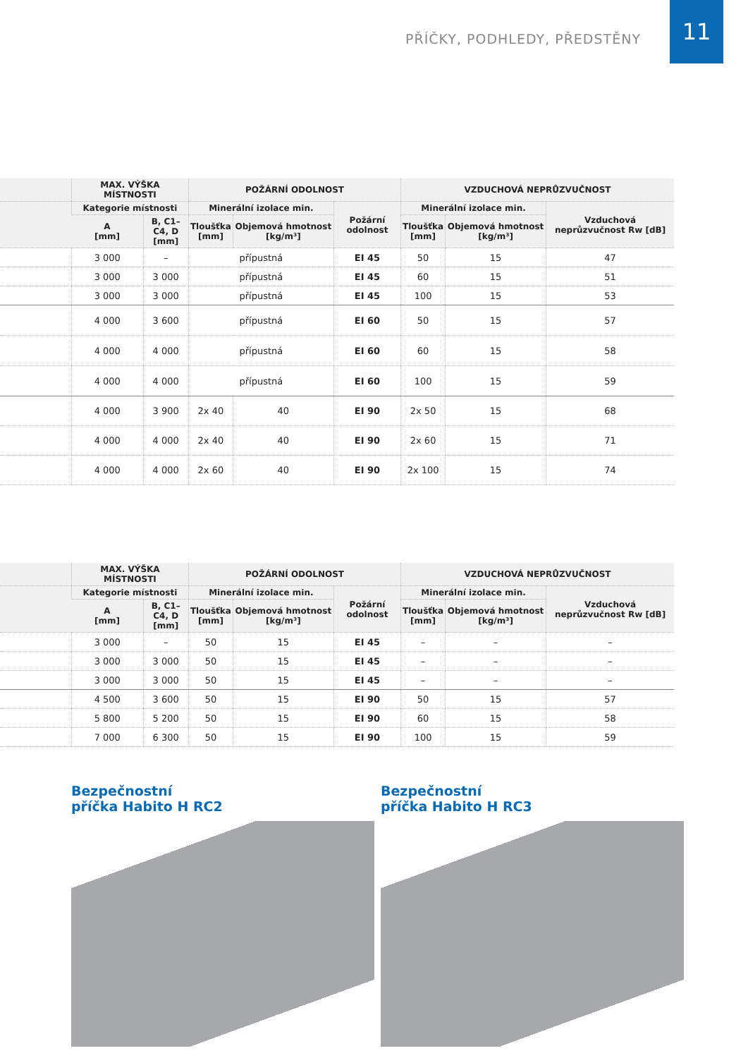PŘÍČKY, PODHLEDY, PŘEDSTĚNY
11
| | MAX. VÝŠKA MÍSTNOSTI | | POŽÁRNÍ ODOLNOST | | | VZDUCHOVÁ NEPRŮZVUČNOST | | |
| --- | --- | --- | --- | --- | --- | --- | --- | --- |
| | Kategorie místnosti | | Minerální izolace min. | | Požární odolnost | Minerální izolace min. | | Vzduchová neprůzvučnost Rw [dB] |
| | A [mm] | B, C1–C4, D [mm] | Tloušťka [mm] | Objemová hmotnost [kg/m³] | | Tloušťka [mm] | Objemová hmotnost [kg/m³] | |
| | 3 000 | – | přípustná | | EI 45 | 50 | 15 | 47 |
| | 3 000 | 3 000 | přípustná | | EI 45 | 60 | 15 | 51 |
| | 3 000 | 3 000 | přípustná | | EI 45 | 100 | 15 | 53 |
| | 4 000 | 3 600 | přípustná | | EI 60 | 50 | 15 | 57 |
| | 4 000 | 4 000 | přípustná | | EI 60 | 60 | 15 | 58 |
| | 4 000 | 4 000 | přípustná | | EI 60 | 100 | 15 | 59 |
| | 4 000 | 3 900 | 2x 40 | 40 | EI 90 | 2x 50 | 15 | 68 |
| | 4 000 | 4 000 | 2x 40 | 40 | EI 90 | 2x 60 | 15 | 71 |
| | 4 000 | 4 000 | 2x 60 | 40 | EI 90 | 2x 100 | 15 | 74 |
| | MAX. VÝŠKA MÍSTNOSTI | | POŽÁRNÍ ODOLNOST | | | VZDUCHOVÁ NEPRŮZVUČNOST | | |
| --- | --- | --- | --- | --- | --- | --- | --- | --- |
| | Kategorie místnosti | | Minerální izolace min. | | Požární odolnost | Minerální izolace min. | | Vzduchová neprůzvučnost Rw [dB] |
| | A [mm] | B, C1–C4, D [mm] | Tloušťka [mm] | Objemová hmotnost [kg/m³] | | Tloušťka [mm] | Objemová hmotnost [kg/m³] | |
| | 3 000 | – | 50 | 15 | EI 45 | – | – | – |
| | 3 000 | 3 000 | 50 | 15 | EI 45 | – | – | – |
| | 3 000 | 3 000 | 50 | 15 | EI 45 | – | – | – |
| | 4 500 | 3 600 | 50 | 15 | EI 90 | 50 | 15 | 57 |
| | 5 800 | 5 200 | 50 | 15 | EI 90 | 60 | 15 | 58 |
| | 7 000 | 6 300 | 50 | 15 | EI 90 | 100 | 15 | 59 |
Bezpečnostní
příčka Habito H RC2
Bezpečnostní
příčka Habito H RC3